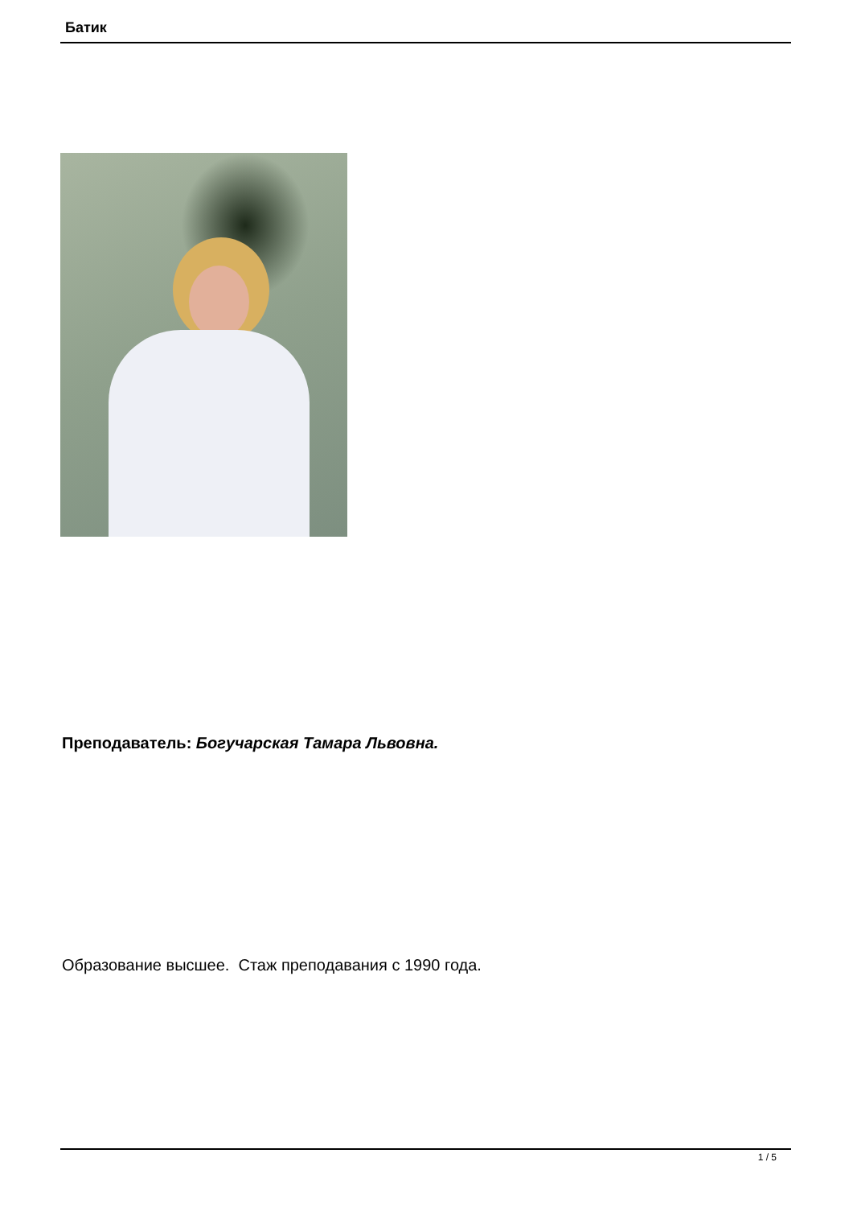Батик
Преподаватель: Богучарская Тамара Львовна.
Образование высшее. Стаж преподавания с 1990 года.
1 / 5